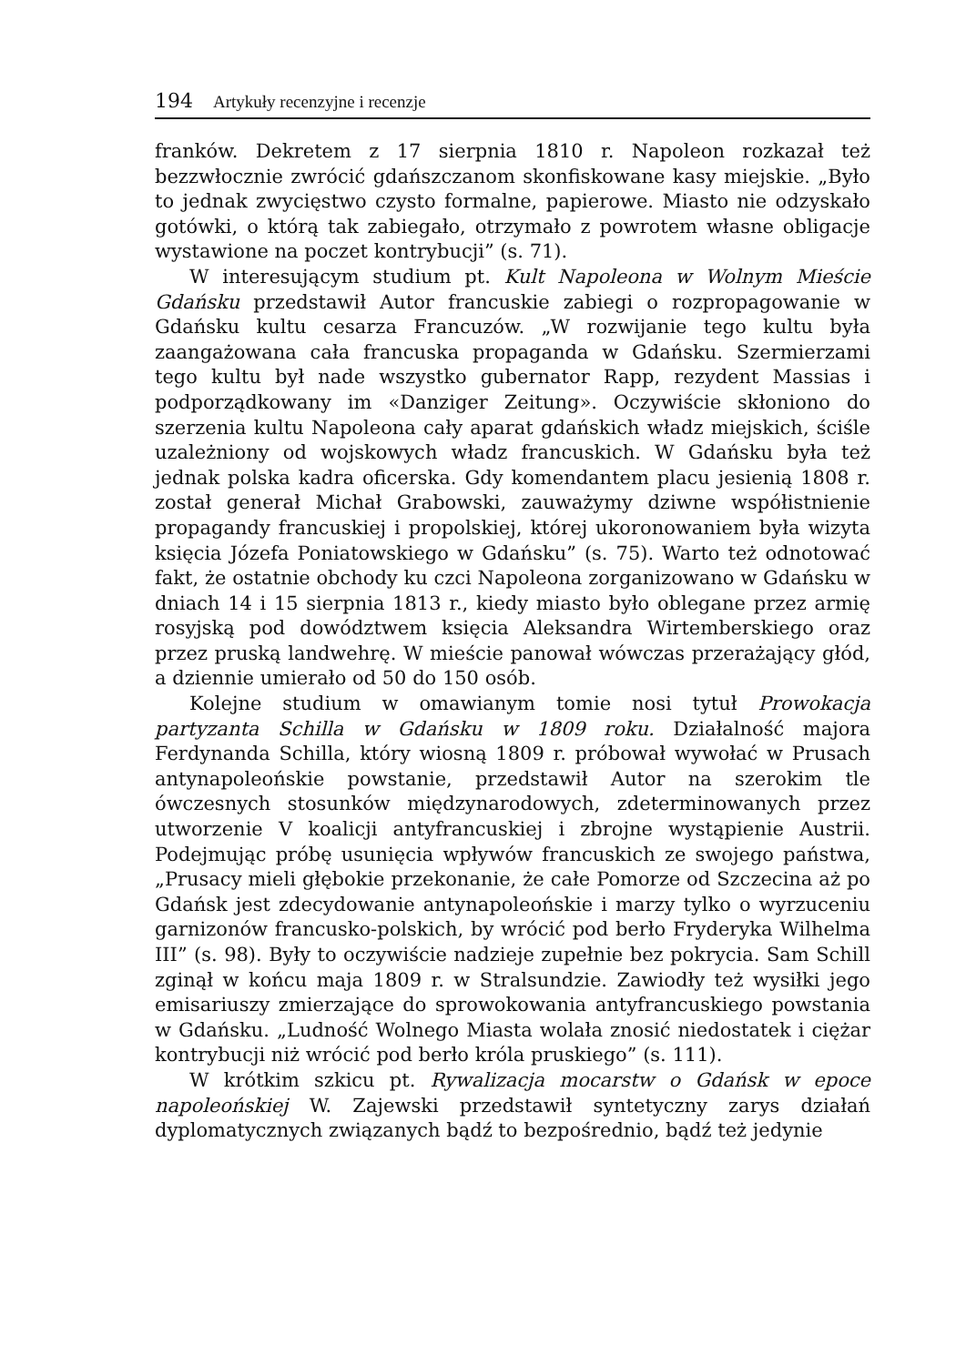194 Artykuły recenzyjne i recenzje
franków. Dekretem z 17 sierpnia 1810 r. Napoleon rozkazał też bezzwłocznie zwrócić gdańszczanom skonfiskowane kasy miejskie. „Było to jednak zwycięstwo czysto formalne, papierowe. Miasto nie odzyskało gotówki, o którą tak zabiegało, otrzymało z powrotem własne obligacje wystawione na poczet kontrybucji” (s. 71).
W interesującym studium pt. Kult Napoleona w Wolnym Mieście Gdańsku przedstawił Autor francuskie zabiegi o rozpropagowanie w Gdańsku kultu cesarza Francuzów. „W rozwijanie tego kultu była zaangażowana cała francuska propaganda w Gdańsku. Szermierzami tego kultu był nade wszystko gubernator Rapp, rezydent Massias i podporządkowany im «Danziger Zeitung». Oczywiście skłoniono do szerzenia kultu Napoleona cały aparat gdańskich władz miejskich, ściśle uzależniony od wojskowych władz francuskich. W Gdańsku była też jednak polska kadra oficerska. Gdy komendantem placu jesienią 1808 r. został generał Michał Grabowski, zauważymy dziwne współistnienie propagandy francuskiej i propolskiej, której ukoronowaniem była wizyta księcia Józefa Poniatowskiego w Gdańsku” (s. 75). Warto też odnotować fakt, że ostatnie obchody ku czci Napoleona zorganizowano w Gdańsku w dniach 14 i 15 sierpnia 1813 r., kiedy miasto było oblegane przez armię rosyjską pod dowództwem księcia Aleksandra Wirtemberskiego oraz przez pruską landwehrę. W mieście panował wówczas przerażający głód, a dziennie umierało od 50 do 150 osób.
Kolejne studium w omawianym tomie nosi tytuł Prowokacja partyzanta Schilla w Gdańsku w 1809 roku. Działalność majora Ferdynanda Schilla, który wiosną 1809 r. próbował wywołać w Prusach antynapoleońskie powstanie, przedstawił Autor na szerokim tle ówczesnych stosunków międzynarodowych, zdeterminowanych przez utworzenie V koalicji antyfrancuskiej i zbrojne wystąpienie Austrii. Podejmując próbę usunięcia wpływów francuskich ze swojego państwa, „Prusacy mieli głębokie przekonanie, że całe Pomorze od Szczecina aż po Gdańsk jest zdecydowanie antynapoleońskie i marzy tylko o wyrzuceniu garnizonów francusko-polskich, by wrócić pod berło Fryderyka Wilhelma III” (s. 98). Były to oczywiście nadzieje zupełnie bez pokrycia. Sam Schill zginął w końcu maja 1809 r. w Stralsundzie. Zawiodły też wysiłki jego emisariuszy zmierzające do sprowokowania antyfrancuskiego powstania w Gdańsku. „Ludność Wolnego Miasta wolała znosić niedostatek i ciężar kontrybucji niż wrócić pod berło króla pruskiego” (s. 111).
W krótkim szkicu pt. Rywalizacja mocarstw o Gdańsk w epoce napoleońskiej W. Zajewski przedstawił syntetyczny zarys działań dyplomatycznych związanych bądź to bezpośrednio, bądź też jedynie